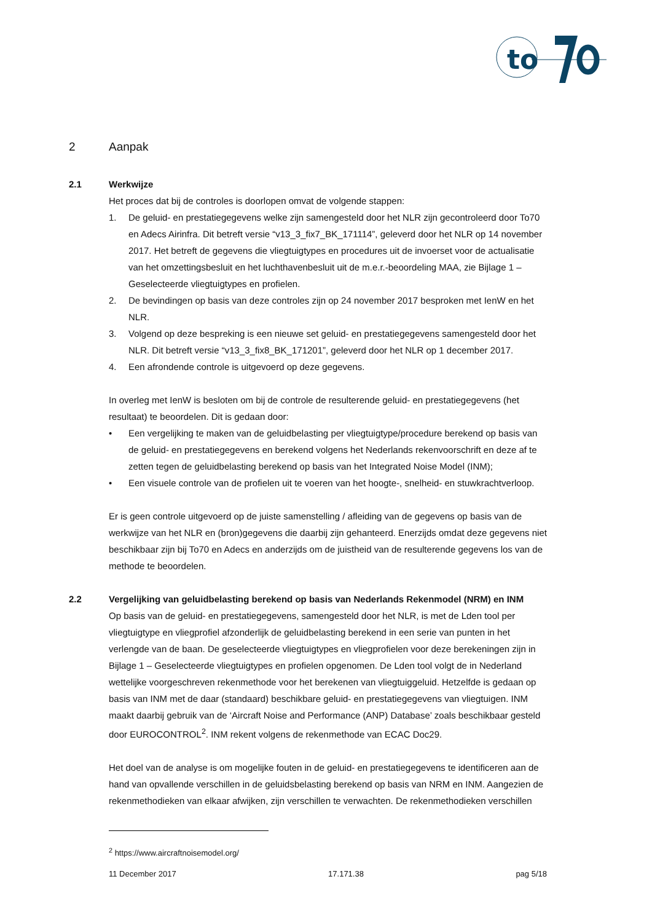to
2 Aanpak
2.1 Werkwijze
Het proces dat bij de controles is doorlopen omvat de volgende stappen:
1. De geluid- en prestatiegegevens welke zijn samengesteld door het NLR zijn gecontroleerd door To70 en Adecs Airinfra. Dit betreft versie “v13_3_fix7_BK_171114”, geleverd door het NLR op 14 november 2017. Het betreft de gegevens die vliegtuigtypes en procedures uit de invoerset voor de actualisatie van het omzettingsbesluit en het luchthavenbesluit uit de m.e.r.-beoordeling MAA, zie Bijlage 1 – Geselecteerde vliegtuigtypes en profielen.
2. De bevindingen op basis van deze controles zijn op 24 november 2017 besproken met IenW en het NLR.
3. Volgend op deze bespreking is een nieuwe set geluid- en prestatiegegevens samengesteld door het NLR. Dit betreft versie “v13_3_fix8_BK_171201”, geleverd door het NLR op 1 december 2017.
4. Een afrondende controle is uitgevoerd op deze gegevens.
In overleg met IenW is besloten om bij de controle de resulterende geluid- en prestatiegegevens (het resultaat) te beoordelen. Dit is gedaan door:
• Een vergelijking te maken van de geluidbelasting per vliegtuigtype/procedure berekend op basis van de geluid- en prestatiegegevens en berekend volgens het Nederlands rekenvoorschrift en deze af te zetten tegen de geluidbelasting berekend op basis van het Integrated Noise Model (INM);
• Een visuele controle van de profielen uit te voeren van het hoogte-, snelheid- en stuwkrachtverloop.
Er is geen controle uitgevoerd op de juiste samenstelling / afleiding van de gegevens op basis van de werkwijze van het NLR en (bron)gegevens die daarbij zijn gehanteerd. Enerzijds omdat deze gegevens niet beschikbaar zijn bij To70 en Adecs en anderzijds om de juistheid van de resulterende gegevens los van de methode te beoordelen.
2.2 Vergelijking van geluidbelasting berekend op basis van Nederlands Rekenmodel (NRM) en INM
Op basis van de geluid- en prestatiegegevens, samengesteld door het NLR, is met de Lden tool per vliegtuigtype en vliegprofiel afzonderlijk de geluidbelasting berekend in een serie van punten in het verlengde van de baan. De geselecteerde vliegtuigtypes en vliegprofielen voor deze berekeningen zijn in Bijlage 1 – Geselecteerde vliegtuigtypes en profielen opgenomen. De Lden tool volgt de in Nederland wettelijke voorgeschreven rekenmethode voor het berekenen van vliegtuiggeluid. Hetzelfde is gedaan op basis van INM met de daar (standaard) beschikbare geluid- en prestatiegegevens van vliegtuigen. INM maakt daarbij gebruik van de ‘Aircraft Noise and Performance (ANP) Database’ zoals beschikbaar gesteld door EUROCONTROL<sup>2</sup>. INM rekent volgens de rekenmethode van ECAC Doc29.
Het doel van de analyse is om mogelijke fouten in de geluid- en prestatiegegevens te identificeren aan de hand van opvallende verschillen in de geluidsbelasting berekend op basis van NRM en INM. Aangezien de rekenmethodieken van elkaar afwijken, zijn verschillen te verwachten. De rekenmethodieken verschillen
<sup>2</sup> https://www.aircraftnoisemodel.org/
11 December 2017 17.171.38 pag 5/18